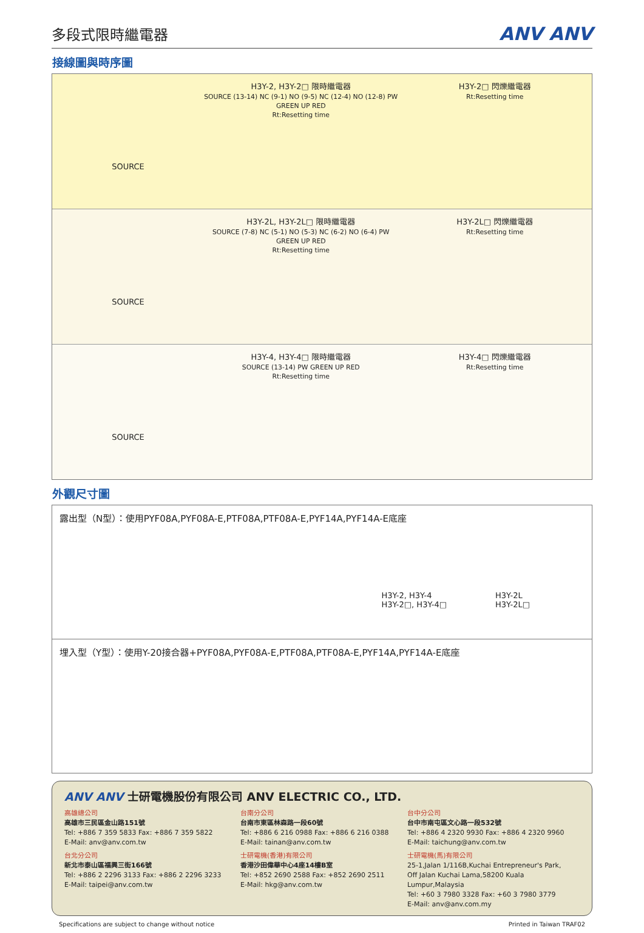多段式限時繼電器
ANV ANV
接線圖與時序圖
SOURCE H3Y-2, H3Y-2□ 限時繼電器
SOURCE (13-14) NC (9-1) NO (9-5) NC (12-4) NO (12-8) PW GREEN UP RED
Rt:Resetting time
H3Y-2□ 閃爍繼電器
Rt:Resetting time
SOURCE H3Y-2L, H3Y-2L□ 限時繼電器
SOURCE (7-8) NC (5-1) NO (5-3) NC (6-2) NO (6-4) PW GREEN UP RED
Rt:Resetting time
H3Y-2L□ 閃爍繼電器
Rt:Resetting time
SOURCE H3Y-4, H3Y-4□ 限時繼電器
SOURCE (13-14) PW GREEN UP RED
Rt:Resetting time
H3Y-4□ 閃爍繼電器
Rt:Resetting time
外觀尺寸圖
露出型（N型）：使用PYF08A,PYF08A-E,PTF08A,PTF08A-E,PYF14A,PYF14A-E底座
H3Y-2, H3Y-4
H3Y-2□, H3Y-4□ H3Y-2L
H3Y-2L□
埋入型（Y型）：使用Y-20接合器+PYF08A,PYF08A-E,PTF08A,PTF08A-E,PYF14A,PYF14A-E底座
ANV ANV 士研電機股份有限公司 ANV ELECTRIC CO., LTD.
高雄總公司
高雄市三民區金山路151號
Tel: +886 7 359 5833 Fax: +886 7 359 5822
E-Mail: anv@anv.com.tw
台南分公司
台南市東區林森路一段60號
Tel: +886 6 216 0988 Fax: +886 6 216 0388
E-Mail: tainan@anv.com.tw
台中分公司
台中市南屯區文心路一段532號
Tel: +886 4 2320 9930 Fax: +886 4 2320 9960
E-Mail: taichung@anv.com.tw
台北分公司
新北市泰山區福興三街166號
Tel: +886 2 2296 3133 Fax: +886 2 2296 3233
E-Mail: taipei@anv.com.tw
士研電機(香港)有限公司
香港沙田偉華中心4座14樓B室
Tel: +852 2690 2588 Fax: +852 2690 2511
E-Mail: hkg@anv.com.tw
士研電機(馬)有限公司
25-1,Jalan 1/116B,Kuchai Entrepreneur's Park,
Off Jalan Kuchai Lama,58200 Kuala Lumpur,Malaysia
Tel: +60 3 7980 3328 Fax: +60 3 7980 3779
E-Mail: anv@anv.com.my
Specifications are subject to change without notice Printed in Taiwan TRAF02